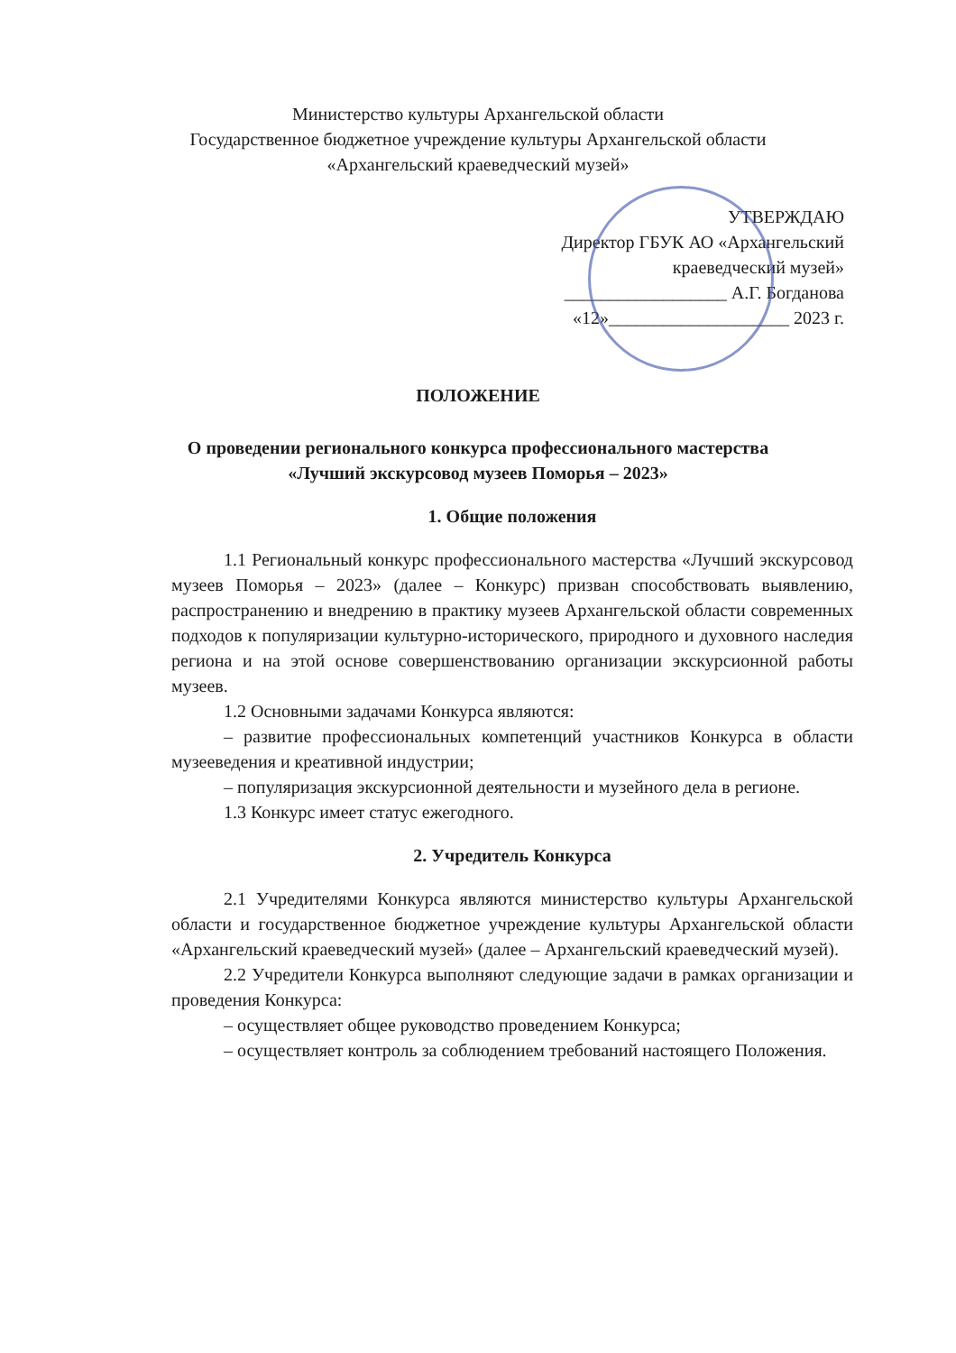Министерство культуры Архангельской области
Государственное бюджетное учреждение культуры Архангельской области
«Архангельский краеведческий музей»
УТВЕРЖДАЮ
Директор ГБУК АО «Архангельский краеведческий музей»
__________________ А.Г. Богданова
«12»____________________ 2023 г.
ПОЛОЖЕНИЕ
О проведении регионального конкурса профессионального мастерства
«Лучший экскурсовод музеев Поморья – 2023»
1. Общие положения
1.1 Региональный конкурс профессионального мастерства «Лучший экскурсовод музеев Поморья – 2023» (далее – Конкурс) призван способствовать выявлению, распространению и внедрению в практику музеев Архангельской области современных подходов к популяризации культурно-исторического, природного и духовного наследия региона и на этой основе совершенствованию организации экскурсионной работы музеев.
1.2 Основными задачами Конкурса являются:
– развитие профессиональных компетенций участников Конкурса в области музееведения и креативной индустрии;
– популяризация экскурсионной деятельности и музейного дела в регионе.
1.3 Конкурс имеет статус ежегодного.
2. Учредитель Конкурса
2.1 Учредителями Конкурса являются министерство культуры Архангельской области и государственное бюджетное учреждение культуры Архангельской области «Архангельский краеведческий музей» (далее – Архангельский краеведческий музей).
2.2 Учредители Конкурса выполняют следующие задачи в рамках организации и проведения Конкурса:
– осуществляет общее руководство проведением Конкурса;
– осуществляет контроль за соблюдением требований настоящего Положения.